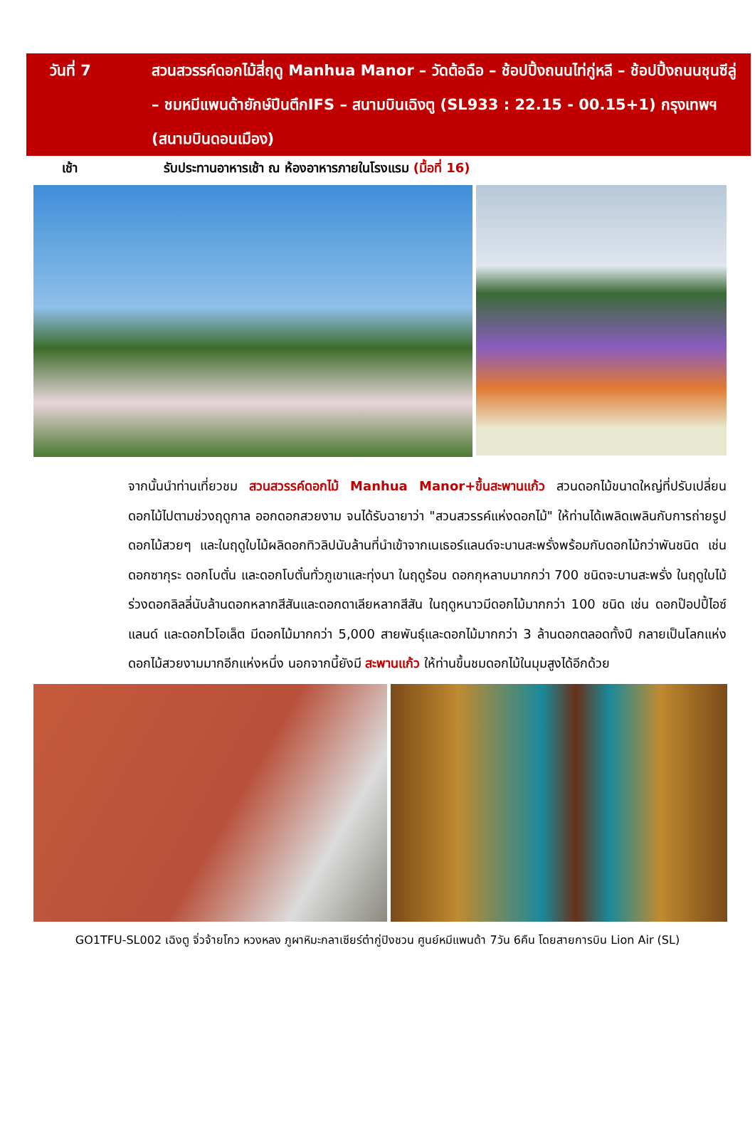วันที่ 7 สวนสวรรค์ดอกไม้สี่ฤดู Manhua Manor – วัดต้อฉือ – ช้อปปิ้งถนนไท่กู่หลี – ช้อปปิ้งถนนชุนซีลู่ – ชมหมีแพนด้ายักษ์ปีนตึกIFS – สนามบินเฉิงตู (SL933 : 22.15 - 00.15+1) กรุงเทพฯ (สนามบินดอนเมือง)
เช้า รับประทานอาหารเช้า ณ ห้องอาหารภายในโรงแรม (มื้อที่ 16)
จากนั้นนำท่านเที่ยวชม สวนสวรรค์ดอกไม้ Manhua Manor+ขึ้นสะพานแก้ว สวนดอกไม้ขนาดใหญ่ที่ปรับเปลี่ยนดอกไม้ไปตามช่วงฤดูกาล ออกดอกสวยงาม จนได้รับฉายาว่า "สวนสวรรค์แห่งดอกไม้" ให้ท่านได้เพลิดเพลินกับการถ่ายรูปดอกไม้สวยๆ และในฤดูใบไม้ผลิดอกทิวลิปนับล้านที่นำเข้าจากเนเธอร์แลนด์จะบานสะพรั่งพร้อมกับดอกไม้กว่าพันชนิด เช่น ดอกซากุระ ดอกโบตั๋น และดอกโบตั๋นทั่วภูเขาและทุ่งนา ในฤดูร้อน ดอกกุหลาบมากกว่า 700 ชนิดจะบานสะพรั่ง ในฤดูใบไม้ร่วงดอกลิลลี่นับล้านดอกหลากสีสันและดอกดาเลียหลากสีสัน ในฤดูหนาวมีดอกไม้มากกว่า 100 ชนิด เช่น ดอกป๊อปปี้ไอซ์แลนด์ และดอกไวโอเล็ต มีดอกไม้มากกว่า 5,000 สายพันธุ์และดอกไม้มากกว่า 3 ล้านดอกตลอดทั้งปี กลายเป็นโลกแห่งดอกไม้สวยงามมากอีกแห่งหนึ่ง นอกจากนี้ยังมี สะพานแก้ว ให้ท่านขึ้นชมดอกไม้ในมุมสูงได้อีกด้วย
GO1TFU-SL002 เฉิงตู จิ่วจ้ายโกว หวงหลง ภูผาหิมะกลาเซียร์ต๋ากู่ปิงชวน ศูนย์หมีแพนด้า 7วัน 6คืน โดยสายการบิน Lion Air (SL)